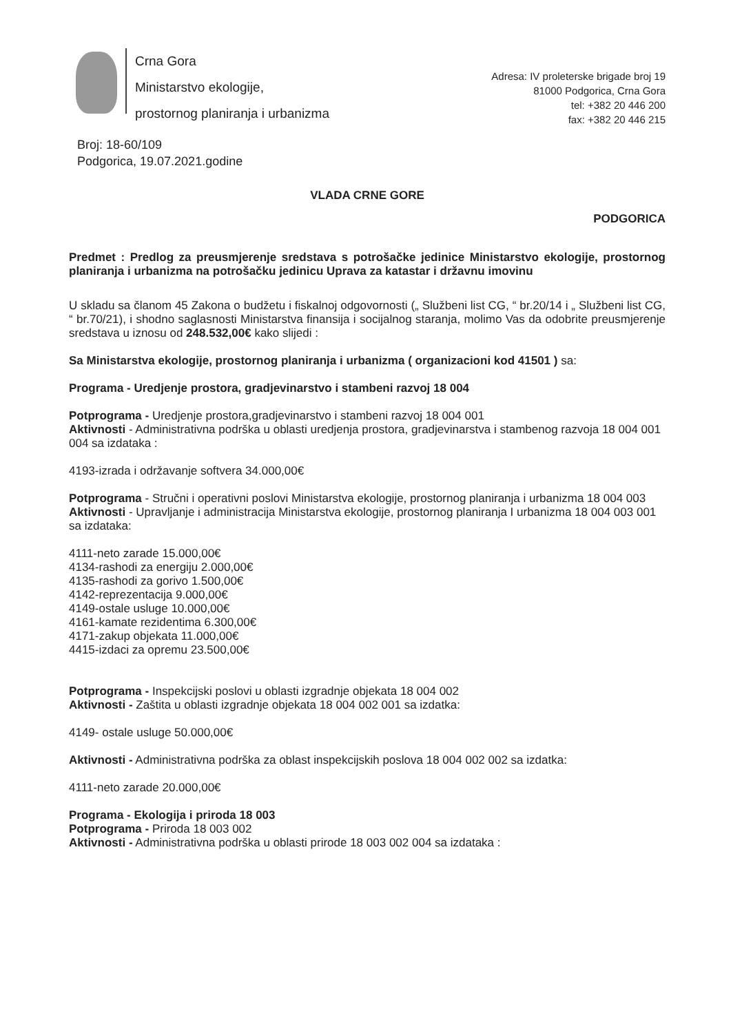Crna Gora
Ministarstvo ekologije,
prostornog planiranja i urbanizma
Adresa: IV proleterske brigade broj 19
81000 Podgorica, Crna Gora
tel: +382 20 446 200
fax: +382 20 446 215
Broj: 18-60/109
Podgorica, 19.07.2021.godine
VLADA CRNE GORE
PODGORICA
Predmet : Predlog za preusmjerenje sredstava s potrošačke jedinice Ministarstvo ekologije, prostornog planiranja i urbanizma na potrošačku jedinicu Uprava za katastar i državnu imovinu
U skladu sa članom 45 Zakona o budžetu i fiskalnoj odgovornosti („ Službeni list CG, “ br.20/14 i „ Službeni list CG, “ br.70/21), i shodno saglasnosti Ministarstva finansija i socijalnog staranja, molimo Vas da odobrite preusmjerenje sredstava u iznosu od 248.532,00€ kako slijedi :
Sa Ministarstva ekologije, prostornog planiranja i urbanizma ( organizacioni kod 41501 ) sa:
Programa - Uredjenje prostora, gradjevinarstvo i stambeni razvoj 18 004
Potprograma - Uredjenje prostora,gradjevinarstvo i stambeni razvoj 18 004 001
Aktivnosti - Administrativna podrška u oblasti uredjenja prostora, gradjevinarstva i stambenog razvoja 18 004 001 004 sa izdataka :
4193-izrada i održavanje softvera 34.000,00€
Potprograma - Stručni i operativni poslovi Ministarstva ekologije, prostornog planiranja i urbanizma 18 004 003
Aktivnosti - Upravljanje i administracija Ministarstva ekologije, prostornog planiranja I urbanizma 18 004 003 001 sa izdataka:
4111-neto zarade 15.000,00€
4134-rashodi za energiju 2.000,00€
4135-rashodi za gorivo 1.500,00€
4142-reprezentacija 9.000,00€
4149-ostale usluge 10.000,00€
4161-kamate rezidentima 6.300,00€
4171-zakup objekata 11.000,00€
4415-izdaci za opremu 23.500,00€
Potprograma - Inspekcijski poslovi u oblasti izgradnje objekata 18 004 002
Aktivnosti - Zaštita u oblasti izgradnje objekata 18 004 002 001 sa izdatka:
4149- ostale usluge 50.000,00€
Aktivnosti - Administrativna podrška za oblast inspekcijskih poslova 18 004 002 002 sa izdatka:
4111-neto zarade 20.000,00€
Programa - Ekologija i priroda 18 003
Potprograma - Priroda 18 003 002
Aktivnosti - Administrativna podrška u oblasti prirode 18 003 002 004 sa izdataka :